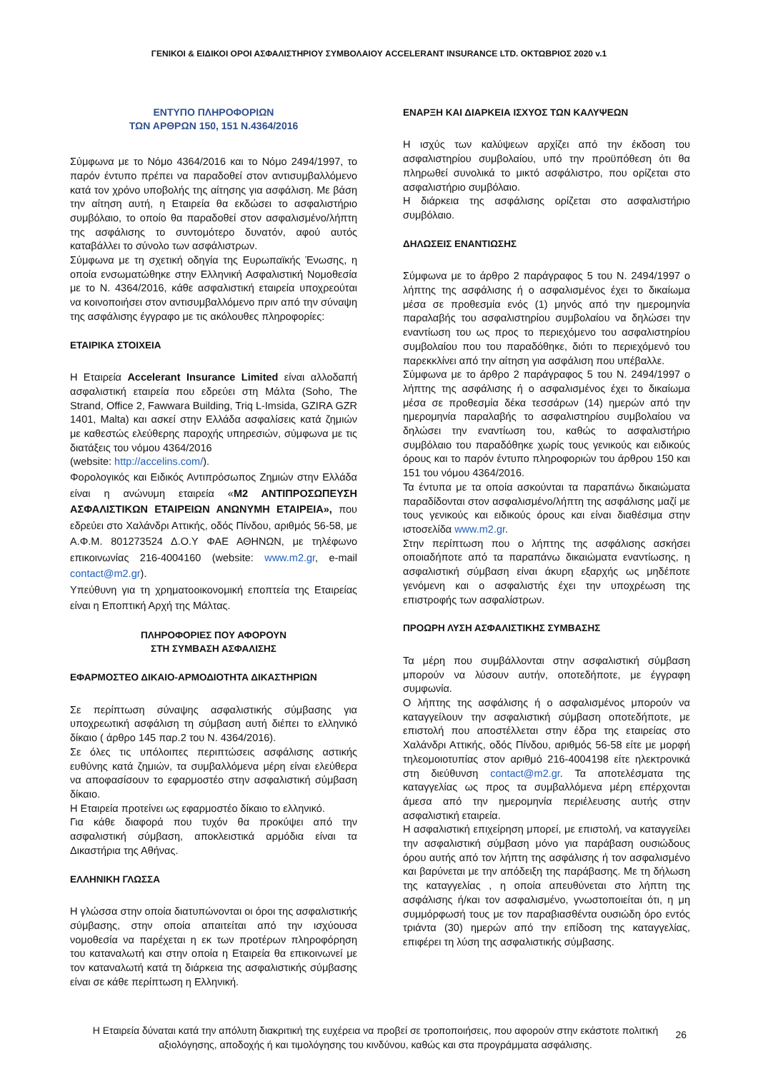ΓΕΝΙΚΟΙ & ΕΙΔΙΚΟΙ ΟΡΟΙ ΑΣΦΑΛΙΣΤΗΡΙΟΥ ΣΥΜΒΟΛΑΙΟΥ ACCELERANT INSURANCE LTD. ΟΚΤΩΒΡΙΟΣ 2020 v.1
ΕΝΤΥΠΟ ΠΛΗΡΟΦΟΡΙΩΝ
ΤΩΝ ΑΡΘΡΩΝ 150, 151 Ν.4364/2016
Σύμφωνα με το Νόμο 4364/2016 και το Νόμο 2494/1997, το παρόν έντυπο πρέπει να παραδοθεί στον αντισυμβαλλόμενο κατά τον χρόνο υποβολής της αίτησης για ασφάλιση. Με βάση την αίτηση αυτή, η Εταιρεία θα εκδώσει το ασφαλιστήριο συμβόλαιο, το οποίο θα παραδοθεί στον ασφαλισμένο/λήπτη της ασφάλισης το συντομότερο δυνατόν, αφού αυτός καταβάλλει το σύνολο των ασφάλιστρων.
Σύμφωνα με τη σχετική οδηγία της Ευρωπαϊκής Ένωσης, η οποία ενσωματώθηκε στην Ελληνική Ασφαλιστική Νομοθεσία με το Ν. 4364/2016, κάθε ασφαλιστική εταιρεία υποχρεούται να κοινοποιήσει στον αντισυμβαλλόμενο πριν από την σύναψη της ασφάλισης έγγραφο με τις ακόλουθες πληροφορίες:
ΕΤΑΙΡΙΚΑ ΣΤΟΙΧΕΙΑ
Η Εταιρεία Accelerant Insurance Limited είναι αλλοδαπή ασφαλιστική εταιρεία που εδρεύει στη Μάλτα (Soho, The Strand, Office 2, Fawwara Building, Triq L-Imsida, GZIRA GZR 1401, Malta) και ασκεί στην Ελλάδα ασφαλίσεις κατά ζημιών με καθεστώς ελεύθερης παροχής υπηρεσιών, σύμφωνα με τις διατάξεις του νόμου 4364/2016
(website: http://accelins.com/).
Φορολογικός και Ειδικός Αντιπρόσωπος Ζημιών στην Ελλάδα είναι η ανώνυμη εταιρεία «Μ2 ΑΝΤΙΠΡΟΣΩΠΕΥΣΗ ΑΣΦΑΛΙΣΤΙΚΩΝ ΕΤΑΙΡΕΙΩΝ ΑΝΩΝΥΜΗ ΕΤΑΙΡΕΙΑ», που εδρεύει στο Χαλάνδρι Αττικής, οδός Πίνδου, αριθμός 56-58, με Α.Φ.Μ. 801273524 Δ.Ο.Υ ΦΑΕ ΑΘΗΝΩΝ, με τηλέφωνο επικοινωνίας 216-4004160 (website: www.m2.gr, e-mail contact@m2.gr).
Υπεύθυνη για τη χρηματοοικονομική εποπτεία της Εταιρείας είναι η Εποπτική Αρχή της Μάλτας.
ΠΛΗΡΟΦΟΡΙΕΣ ΠΟΥ ΑΦΟΡΟΥΝ
ΣΤΗ ΣΥΜΒΑΣΗ ΑΣΦΑΛΙΣΗΣ
ΕΦΑΡΜΟΣΤΕΟ ΔΙΚΑΙΟ-ΑΡΜΟΔΙΟΤΗΤΑ ΔΙΚΑΣΤΗΡΙΩΝ
Σε περίπτωση σύναψης ασφαλιστικής σύμβασης για υποχρεωτική ασφάλιση τη σύμβαση αυτή διέπει το ελληνικό δίκαιο ( άρθρο 145 παρ.2 του Ν. 4364/2016).
Σε όλες τις υπόλοιπες περιπτώσεις ασφάλισης αστικής ευθύνης κατά ζημιών, τα συμβαλλόμενα μέρη είναι ελεύθερα να αποφασίσουν το εφαρμοστέο στην ασφαλιστική σύμβαση δίκαιο.
Η Εταιρεία προτείνει ως εφαρμοστέο δίκαιο το ελληνικό.
Για κάθε διαφορά που τυχόν θα προκύψει από την ασφαλιστική σύμβαση, αποκλειστικά αρμόδια είναι τα Δικαστήρια της Αθήνας.
ΕΛΛΗΝΙΚΗ ΓΛΩΣΣΑ
Η γλώσσα στην οποία διατυπώνονται οι όροι της ασφαλιστικής σύμβασης, στην οποία απαιτείται από την ισχύουσα νομοθεσία να παρέχεται η εκ των προτέρων πληροφόρηση του καταναλωτή και στην οποία η Εταιρεία θα επικοινωνεί με τον καταναλωτή κατά τη διάρκεια της ασφαλιστικής σύμβασης είναι σε κάθε περίπτωση η Ελληνική.
ΕΝΑΡΞΗ ΚΑΙ ΔΙΑΡΚΕΙΑ ΙΣΧΥΟΣ ΤΩΝ ΚΑΛΥΨΕΩΝ
Η ισχύς των καλύψεων αρχίζει από την έκδοση του ασφαλιστηρίου συμβολαίου, υπό την προϋπόθεση ότι θα πληρωθεί συνολικά το μικτό ασφάλιστρο, που ορίζεται στο ασφαλιστήριο συμβόλαιο.
Η διάρκεια της ασφάλισης ορίζεται στο ασφαλιστήριο συμβόλαιο.
ΔΗΛΩΣΕΙΣ ΕΝΑΝΤΙΩΣΗΣ
Σύμφωνα με το άρθρο 2 παράγραφος 5 του Ν. 2494/1997 ο λήπτης της ασφάλισης ή ο ασφαλισμένος έχει το δικαίωμα μέσα σε προθεσμία ενός (1) μηνός από την ημερομηνία παραλαβής του ασφαλιστηρίου συμβολαίου να δηλώσει την εναντίωση του ως προς το περιεχόμενο του ασφαλιστηρίου συμβολαίου που του παραδόθηκε, διότι το περιεχόμενό του παρεκκλίνει από την αίτηση για ασφάλιση που υπέβαλλε.
Σύμφωνα με το άρθρο 2 παράγραφος 5 του Ν. 2494/1997 ο λήπτης της ασφάλισης ή ο ασφαλισμένος έχει το δικαίωμα μέσα σε προθεσμία δέκα τεσσάρων (14) ημερών από την ημερομηνία παραλαβής το ασφαλιστηρίου συμβολαίου να δηλώσει την εναντίωση του, καθώς το ασφαλιστήριο συμβόλαιο του παραδόθηκε χωρίς τους γενικούς και ειδικούς όρους και το παρόν έντυπο πληροφοριών του άρθρου 150 και 151 του νόμου 4364/2016.
Τα έντυπα με τα οποία ασκούνται τα παραπάνω δικαιώματα παραδίδονται στον ασφαλισμένο/λήπτη της ασφάλισης μαζί με τους γενικούς και ειδικούς όρους και είναι διαθέσιμα στην ιστοσελίδα www.m2.gr.
Στην περίπτωση που ο λήπτης της ασφάλισης ασκήσει οποιαδήποτε από τα παραπάνω δικαιώματα εναντίωσης, η ασφαλιστική σύμβαση είναι άκυρη εξαρχής ως μηδέποτε γενόμενη και ο ασφαλιστής έχει την υποχρέωση της επιστροφής των ασφαλίστρων.
ΠΡΟΩΡΗ ΛΥΣΗ ΑΣΦΑΛΙΣΤΙΚΗΣ ΣΥΜΒΑΣΗΣ
Τα μέρη που συμβάλλονται στην ασφαλιστική σύμβαση μπορούν να λύσουν αυτήν, οποτεδήποτε, με έγγραφη συμφωνία.
Ο λήπτης της ασφάλισης ή ο ασφαλισμένος μπορούν να καταγγείλουν την ασφαλιστική σύμβαση οποτεδήποτε, με επιστολή που αποστέλλεται στην έδρα της εταιρείας στο Χαλάνδρι Αττικής, οδός Πίνδου, αριθμός 56-58 είτε με μορφή τηλεομοιοτυπίας στον αριθμό 216-4004198 είτε ηλεκτρονικά στη διεύθυνση contact@m2.gr. Τα αποτελέσματα της καταγγελίας ως προς τα συμβαλλόμενα μέρη επέρχονται άμεσα από την ημερομηνία περιέλευσης αυτής στην ασφαλιστική εταιρεία.
Η ασφαλιστική επιχείρηση μπορεί, με επιστολή, να καταγγείλει την ασφαλιστική σύμβαση μόνο για παράβαση ουσιώδους όρου αυτής από τον λήπτη της ασφάλισης ή τον ασφαλισμένο και βαρύνεται με την απόδειξη της παράβασης. Με τη δήλωση της καταγγελίας , η οποία απευθύνεται στο λήπτη της ασφάλισης ή/και τον ασφαλισμένο, γνωστοποιείται ότι, η μη συμμόρφωσή τους με τον παραβιασθέντα ουσιώδη όρο εντός τριάντα (30) ημερών από την επίδοση της καταγγελίας, επιφέρει τη λύση της ασφαλιστικής σύμβασης.
Η Εταιρεία δύναται κατά την απόλυτη διακριτική της ευχέρεια να προβεί σε τροποποιήσεις, που αφορούν στην εκάστοτε πολιτική αξιολόγησης, αποδοχής ή και τιμολόγησης του κινδύνου, καθώς και στα προγράμματα ασφάλισης.
26